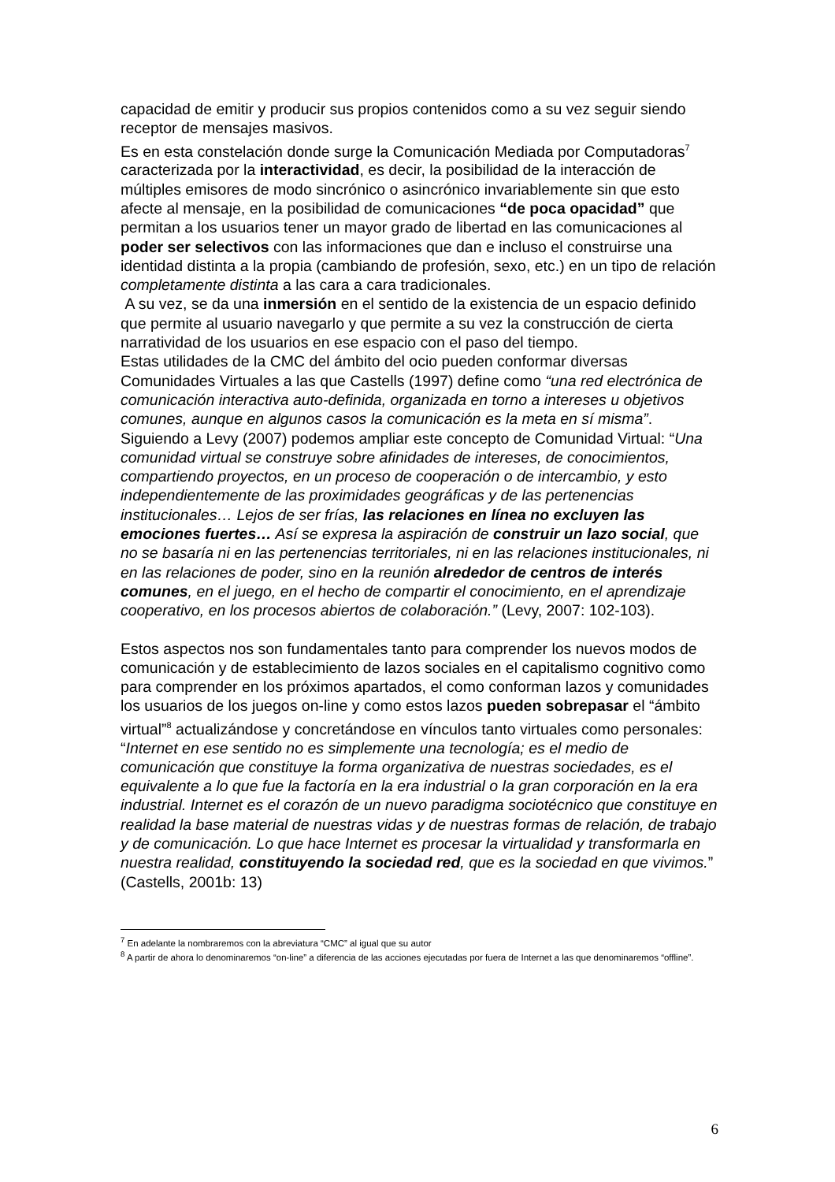capacidad de emitir y producir sus propios contenidos como a su vez seguir siendo receptor de mensajes masivos.
Es en esta constelación donde surge la Comunicación Mediada por Computadoras<sup>7</sup> caracterizada por la interactividad, es decir, la posibilidad de la interacción de múltiples emisores de modo sincrónico o asincrónico invariablemente sin que esto afecte al mensaje, en la posibilidad de comunicaciones “de poca opacidad” que permitan a los usuarios tener un mayor grado de libertad en las comunicaciones al poder ser selectivos con las informaciones que dan e incluso el construirse una identidad distinta a la propia (cambiando de profesión, sexo, etc.) en un tipo de relación completamente distinta a las cara a cara tradicionales.
A su vez, se da una inmersión en el sentido de la existencia de un espacio definido que permite al usuario navegarlo y que permite a su vez la construcción de cierta narratividad de los usuarios en ese espacio con el paso del tiempo.
Estas utilidades de la CMC del ámbito del ocio pueden conformar diversas Comunidades Virtuales a las que Castells (1997) define como “una red electrónica de comunicación interactiva auto-definida, organizada en torno a intereses u objetivos comunes, aunque en algunos casos la comunicación es la meta en sí misma”.
Siguiendo a Levy (2007) podemos ampliar este concepto de Comunidad Virtual: “Una comunidad virtual se construye sobre afinidades de intereses, de conocimientos, compartiendo proyectos, en un proceso de cooperación o de intercambio, y esto independientemente de las proximidades geográficas y de las pertenencias institucionales… Lejos de ser frías, las relaciones en línea no excluyen las emociones fuertes… Así se expresa la aspiración de construir un lazo social, que no se basaría ni en las pertenencias territoriales, ni en las relaciones institucionales, ni en las relaciones de poder, sino en la reunión alrededor de centros de interés comunes, en el juego, en el hecho de compartir el conocimiento, en el aprendizaje cooperativo, en los procesos abiertos de colaboración.” (Levy, 2007: 102-103).
Estos aspectos nos son fundamentales tanto para comprender los nuevos modos de comunicación y de establecimiento de lazos sociales en el capitalismo cognitivo como para comprender en los próximos apartados, el como conforman lazos y comunidades los usuarios de los juegos on-line y como estos lazos pueden sobrepasar el “ámbito virtual”<sup>8</sup> actualizándose y concretándose en vínculos tanto virtuales como personales: “Internet en ese sentido no es simplemente una tecnología; es el medio de comunicación que constituye la forma organizativa de nuestras sociedades, es el equivalente a lo que fue la factoría en la era industrial o la gran corporación en la era industrial. Internet es el corazón de un nuevo paradigma sociotécnico que constituye en realidad la base material de nuestras vidas y de nuestras formas de relación, de trabajo y de comunicación. Lo que hace Internet es procesar la virtualidad y transformarla en nuestra realidad, constituyendo la sociedad red, que es la sociedad en que vivimos.” (Castells, 2001b: 13)
<sup>7</sup> En adelante la nombraremos con la abreviatura “CMC” al igual que su autor
<sup>8</sup> A partir de ahora lo denominaremos “on-line” a diferencia de las acciones ejecutadas por fuera de Internet a las que denominaremos “offline”.
6